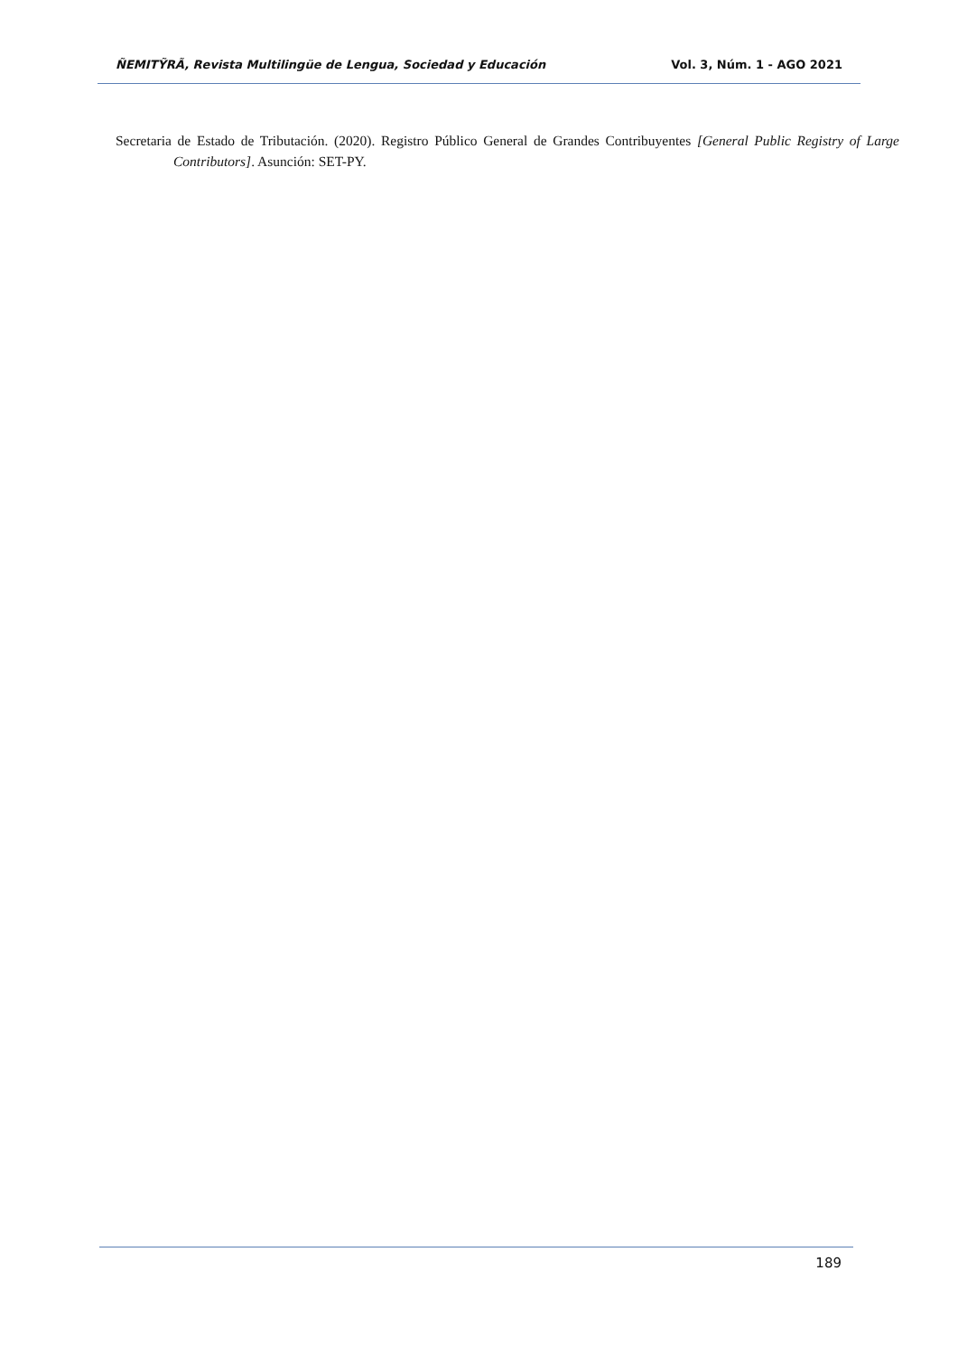ÑEMITỸRÃ, Revista Multilingüe de Lengua, Sociedad y Educación Vol. 3, Núm. 1 - AGO 2021
Secretaria de Estado de Tributación. (2020). Registro Público General de Grandes Contribuyentes [General Public Registry of Large Contributors]. Asunción: SET-PY.
189